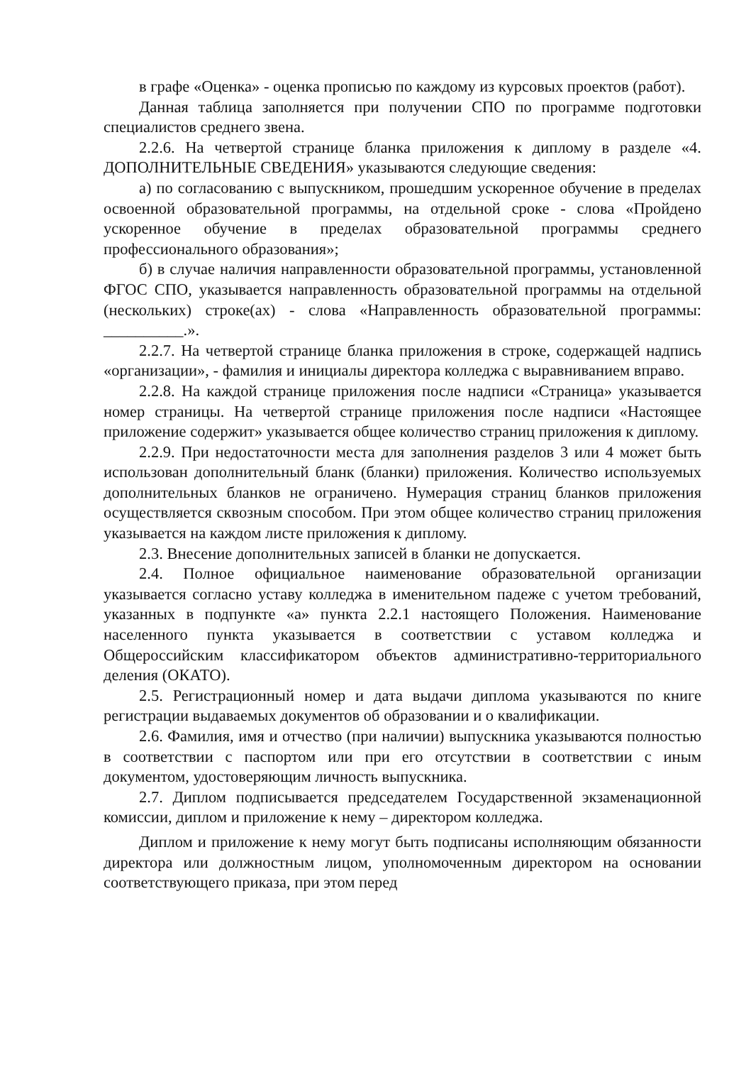в графе «Оценка» - оценка прописью по каждому из курсовых проектов (работ).
Данная таблица заполняется при получении СПО по программе подготовки специалистов среднего звена.
2.2.6. На четвертой странице бланка приложения к диплому в разделе «4. ДОПОЛНИТЕЛЬНЫЕ СВЕДЕНИЯ» указываются следующие сведения:
а) по согласованию с выпускником, прошедшим ускоренное обучение в пределах освоенной образовательной программы, на отдельной сроке - слова «Пройдено ускоренное обучение в пределах образовательной программы среднего профессионального образования»;
б) в случае наличия направленности образовательной программы, установленной ФГОС СПО, указывается направленность образовательной программы на отдельной (нескольких) строке(ах) - слова «Направленность образовательной программы: __________.».
2.2.7. На четвертой странице бланка приложения в строке, содержащей надпись «организации», - фамилия и инициалы директора колледжа с выравниванием вправо.
2.2.8. На каждой странице приложения после надписи «Страница» указывается номер страницы. На четвертой странице приложения после надписи «Настоящее приложение содержит» указывается общее количество страниц приложения к диплому.
2.2.9. При недостаточности места для заполнения разделов 3 или 4 может быть использован дополнительный бланк (бланки) приложения. Количество используемых дополнительных бланков не ограничено. Нумерация страниц бланков приложения осуществляется сквозным способом. При этом общее количество страниц приложения указывается на каждом листе приложения к диплому.
2.3. Внесение дополнительных записей в бланки не допускается.
2.4. Полное официальное наименование образовательной организации указывается согласно уставу колледжа в именительном падеже с учетом требований, указанных в подпункте «а» пункта 2.2.1 настоящего Положения. Наименование населенного пункта указывается в соответствии с уставом колледжа и Общероссийским классификатором объектов административно-территориального деления (ОКАТО).
2.5. Регистрационный номер и дата выдачи диплома указываются по книге регистрации выдаваемых документов об образовании и о квалификации.
2.6. Фамилия, имя и отчество (при наличии) выпускника указываются полностью в соответствии с паспортом или при его отсутствии в соответствии с иным документом, удостоверяющим личность выпускника.
2.7. Диплом подписывается председателем Государственной экзаменационной комиссии, диплом и приложение к нему – директором колледжа.
Диплом и приложение к нему могут быть подписаны исполняющим обязанности директора или должностным лицом, уполномоченным директором на основании соответствующего приказа, при этом перед